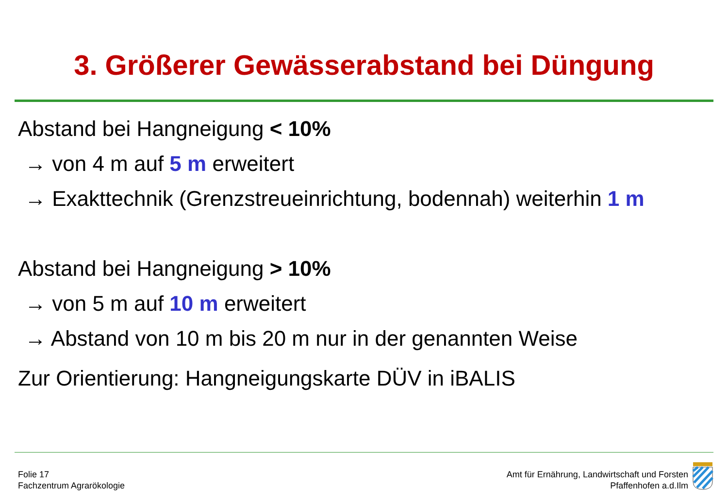3. Größerer Gewässerabstand bei Düngung
Abstand bei Hangneigung < 10%
→ von 4 m auf 5 m erweitert
→ Exakttechnik (Grenzstreueinrichtung, bodennah) weiterhin 1 m
Abstand bei Hangneigung > 10%
→ von 5 m auf 10 m erweitert
→ Abstand von 10 m bis 20 m nur in der genannten Weise
Zur Orientierung: Hangneigungskarte DÜV in iBALIS
Folie 17
Fachzentrum Agrarökologie
Amt für Ernährung, Landwirtschaft und Forsten
Pfaffenhofen a.d.Ilm